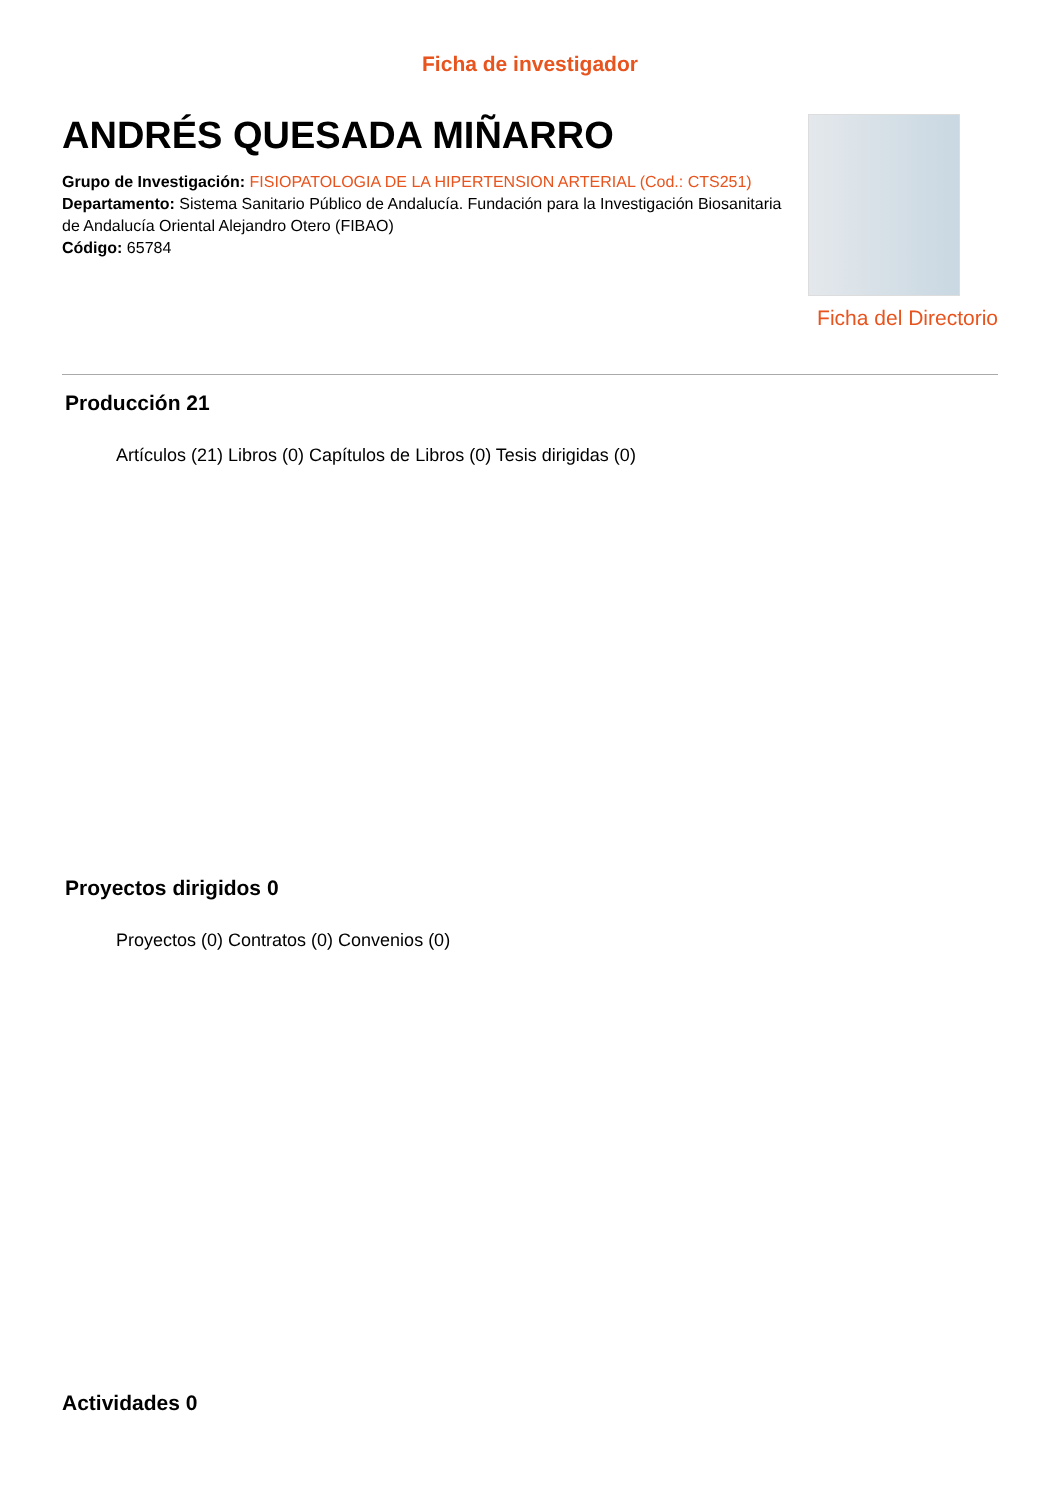Ficha de investigador
ANDRÉS QUESADA MIÑARRO
Grupo de Investigación: FISIOPATOLOGIA DE LA HIPERTENSION ARTERIAL (Cod.: CTS251)
Departamento: Sistema Sanitario Público de Andalucía. Fundación para la Investigación Biosanitaria de Andalucía Oriental Alejandro Otero (FIBAO)
Código: 65784
Ficha del Directorio
Producción 21
Artículos (21) Libros (0) Capítulos de Libros (0) Tesis dirigidas (0)
Proyectos dirigidos 0
Proyectos (0) Contratos (0) Convenios (0)
Actividades 0